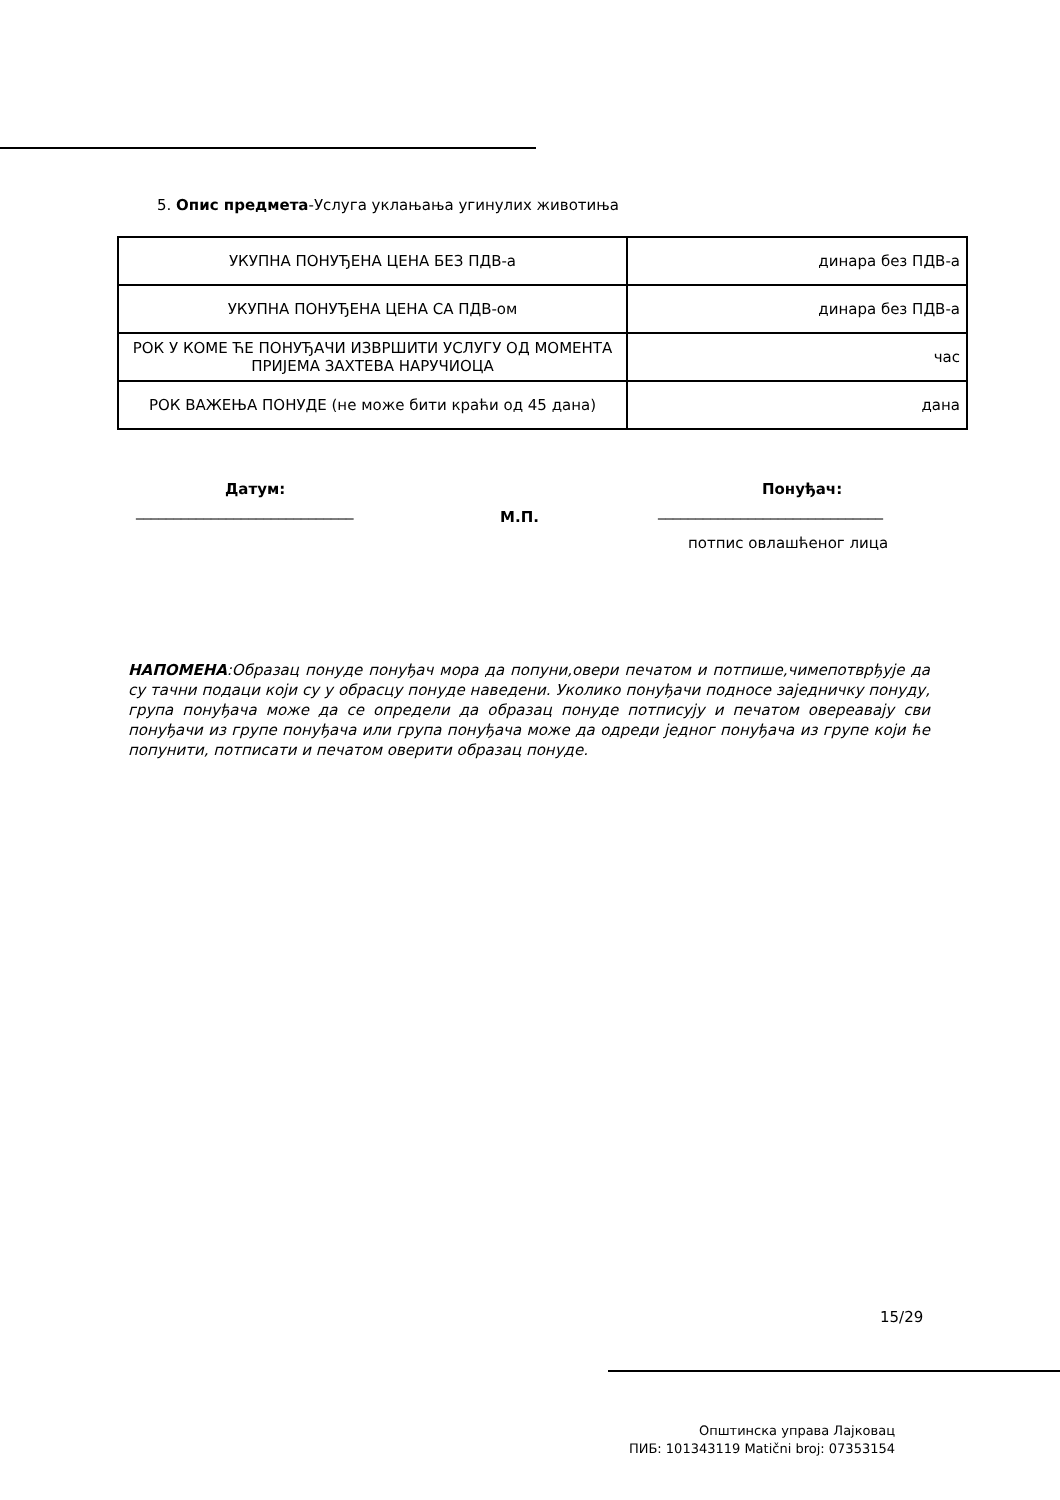5. Опис предмета-Услуга уклањања угинулих животиња
| УКУПНА ПОНУЂЕНА ЦЕНА БЕЗ ПДВ-а | динара без ПДВ-а |
| УКУПНА ПОНУЂЕНА ЦЕНА СА ПДВ-ом | динара без ПДВ-а |
| РОК У КОМЕ ЋЕ ПОНУЂАЧИ ИЗВРШИТИ УСЛУГУ ОД МОМЕНТА ПРИЈЕМА ЗАХТЕВА НАРУЧИОЦА | час |
| РОК ВАЖЕЊА ПОНУДЕ (не може бити краћи од 45 дана) | дана |
Датум: Понуђач:
_____________________________ М.П. ______________________________
потпис овлашћеног лица
НАПОМЕНА:Образац понуде понуђач мора да попуни,овери печатом и потпише,чимепотврђује да су тачни подаци који су у обрасцу понуде наведени. Уколико понуђачи подносе заједничку понуду, група понуђача може да се определи да образац понуде потписују и печатом овереавају сви понуђачи из групе понуђача или група понуђача може да одреди једног понуђача из групе који ће попунити, потписати и печатом оверити образац понуде.
15/29
Општинска управа Лајковац
ПИБ: 101343119 Matični broj: 07353154